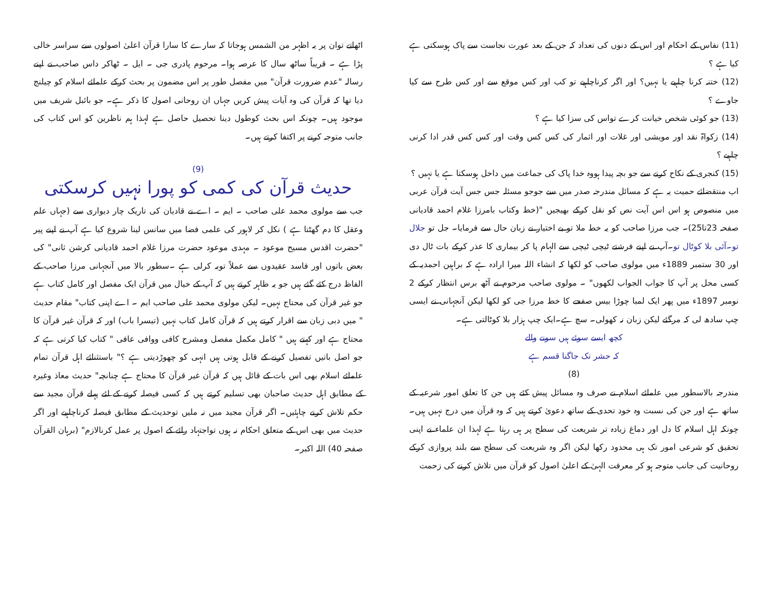(11) نفاس کے احکام اور اس کے دنوں کی تعداد کہ جن کے بعد عورت نجاست سے پاک ہوسکتی ہے کیا ہے ؟
(12) ختنہ کرنا چاہیے یا نہیں؟ اور اگر کرناچاہیے تو کب اور کس موقع سے اور کس طرح سے کیا جاوے ؟
(13) جو کوئی شخص خیانت کرے تواس کی سزا کیا ہے ؟
(14) زکواۃ نقد اور مویشی اور غلات اور اثمار کی کس کس وقت اور کس کس قدر ادا کرنی چاہیے ؟
(15) کنجری کے نکاح کرنے سے جو بچہ پیدا ہووہ خدا پاک کی جماعت میں داخل ہوسکتا ہے یا نہیں ؟
اب منتقضائے حمیت یہ ہے کہ مسائل مندرجہ صدر میں سے جوجو مسئلہ جس جس آیت قرآن عربی میں منصوص ہو اس اس آیت نص کو نقل کرکے بھیجیں "(خط وکتاب بامرزا غلام احمد قادیانی صفحہ 23تا25)۔ جب مرزا صاحب کو یہ خط ملا تو بے اختیار نے زبان حال سے فرمایا۔ جل تو جلال تو۔آئی بلا کوٹال تو۔آپ نے اپنے فرشتے ٹیچی ٹیچی سے الہام پا کر بیماری کا عذر کرکے بات ٹال دی اور 30 ستمبر 1889ء میں مولوی صاحب کو لکھا کہ انشاء اللہ میرا ارادہ ہے کہ براہین احمدیہ کے کسی محل پر آپ کا جواب الجواب لکھوں" ۔ مولوی صاحب مرحوم نے آٹھ برس انتظار کرکے 2 نومبر 1897ء میں پھر ایک لمبا چوڑا بیس صفحے کا خط مرزا جی کو لکھا لیکن آنجہانی نے ایسی چپ سادھ لی کہ مرگئے لیکن زبان نہ کھولی۔ سچ ہے۔ایک چپ ہزار بلا کوٹالتی ہے۔
کچھ ایسے سوئے ہیں سونے والے
کہ حشر تک جاگنا قسم ہے
(8)
مندرجہ بالاسطور میں علمائے اسلام نے صرف وہ مسائل پیش کئے ہیں جن کا تعلق امور شرعیہ کے ساتھ ہے اور جن کی نسبت وہ خود تحدی کے ساتھ دعویٰ کرتے ہیں کہ وہ قرآن میں درج نہیں ہیں۔ چونکہ اہل اسلام کا دل اور دماغ زیادہ تر شریعت کی سطح پر ہی رہتا ہے لہذا ان علماء نے اپنی تحقیق کو شرعی امور تک ہی محدود رکھا لیکن اگر وہ شریعت کی سطح سے بلند پروازی کرکے روحانیت کی جانب متوجہ ہو کر معرفت الہیٰ کے اعلیٰ اصول کو قرآن میں تلاش کرنے کی زحمت
اٹھاتے توان پر یہ اظہر من الشمس ہوجاتا کہ سارے کا سارا قرآن اعلیٰ اصولوں سے سراسر خالی پڑا ہے ۔ قریباً ساٹھ سال کا عرصہ ہوا۔ مرحوم پادری جی ۔ ایل ۔ ٹھاکر داس صاحب نے اپنے رسالہ "عدم ضرورت قرآن" میں مفصل طور پر اس مضمون پر بحث کرکے علمائے اسلام کو چیلنج دیا تھا کہ قرآن کی وہ آیات پیش کریں جہاں ان روحانی اصول کا ذکر ہے۔ جو بائبل شریف میں موجود ہیں۔ چونکہ اس بحث کوطول دینا تحصیل حاصل ہے لہذا ہم ناظرین کو اس کتاب کی جانب متوجہ کرنے پر اکتفا کرتے ہیں۔
(9)
حدیث قرآن کی کمی کو پورا نہیں کرسکتی
جب سے مولوی محمد علی صاحب ۔ ایم ۔ اے نے قادیان کی تاریک چار دیواری سے (جہاں علم وعقل کا دم گھٹتا ہے ) نکل کر لاہور کی علمی فضا میں سانس لینا شروع کیا ہے آپ نے اپنے پیر "حضرت اقدس مسیح موعود ۔ مہدی موعود حضرت مرزا غلام احمد قادیانی کرشن ثانی" کی بعض باتوں اور فاسد عقیدوں سے عملاً توبہ کرلی ہے ۔سطور بالا میں آنجہانی مرزا صاحب کے الفاظ درج کئے گئے ہیں جو یہ ظاہر کرتے ہیں کہ آپ کے خیال میں قرآن ایک مفصل اور کامل کتاب ہے جو غیر قرآن کی محتاج نہیں۔ لیکن مولوی محمد علی صاحب ایم ۔ اے اپنی کتاب" مقام حدیث " میں دبی زبان سے اقرار کرتے ہیں کہ قرآن کامل کتاب نہیں (تیسرا باب) اور کہ قرآن غیر قرآن کا محتاج ہے اور کہتے ہیں " کامل مکمل مفصل ومشرح کافی ووافی عافی " کتاب کیا کرتی ہے کہ جو اصل باتیں تفصیل کرنے کے قابل ہوتی ہیں انہی کو چھوڑدیتی ہے ؟" باستثنائے اہل قرآن تمام علمائے اسلام بھی اس بات کے قائل ہیں کہ قرآن غیر قرآن کا محتاج ہے چنانچہ" حدیث معاذ وغیرہ کے مطابق اہل حدیث صاحبان بھی تسلیم کرتے ہیں کہ کسی فیصلہ کرنے کے لئے پہلے قرآن مجید سے حکم تلاش کرنے چاہئیں۔ اگر قرآن مجید میں نہ ملیں توحدیث کے مطابق فیصلہ کرناچاہیے اور اگر حدیث میں بھی اس کے متعلق احکام نہ ہوں تواجتہاد رائے کے اصول پر عمل کرنالازم" (برہان القرآن صفحہ 40) اللہ اکبر۔